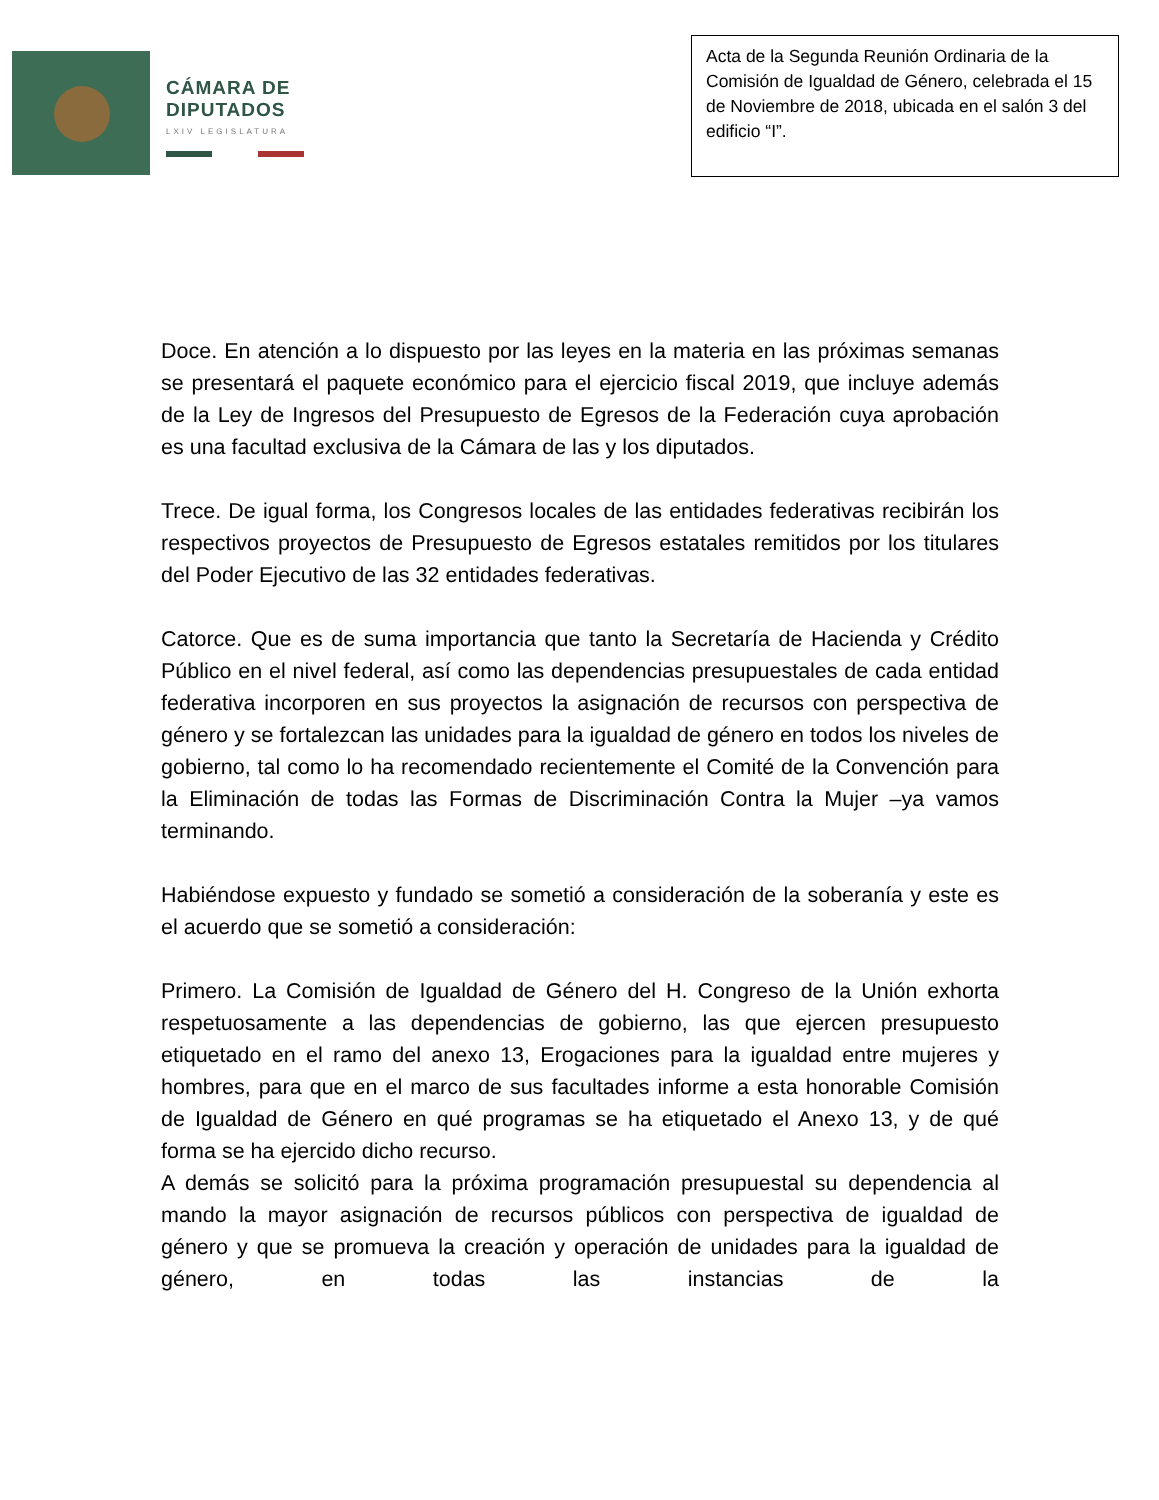CÁMARA DE
DIPUTADOS
LXIV LEGISLATURA
Acta de la Segunda Reunión Ordinaria de la Comisión de Igualdad de Género, celebrada el 15 de Noviembre de 2018, ubicada en el salón 3 del edificio “I”.
Doce. En atención a lo dispuesto por las leyes en la materia en las próximas semanas se presentará el paquete económico para el ejercicio fiscal 2019, que incluye además de la Ley de Ingresos del Presupuesto de Egresos de la Federación cuya aprobación es una facultad exclusiva de la Cámara de las y los diputados.
Trece. De igual forma, los Congresos locales de las entidades federativas recibirán los respectivos proyectos de Presupuesto de Egresos estatales remitidos por los titulares del Poder Ejecutivo de las 32 entidades federativas.
Catorce. Que es de suma importancia que tanto la Secretaría de Hacienda y Crédito Público en el nivel federal, así como las dependencias presupuestales de cada entidad federativa incorporen en sus proyectos la asignación de recursos con perspectiva de género y se fortalezcan las unidades para la igualdad de género en todos los niveles de gobierno, tal como lo ha recomendado recientemente el Comité de la Convención para la Eliminación de todas las Formas de Discriminación Contra la Mujer –ya vamos terminando.
Habiéndose expuesto y fundado se sometió a consideración de la soberanía y este es el acuerdo que se sometió a consideración:
Primero. La Comisión de Igualdad de Género del H. Congreso de la Unión exhorta respetuosamente a las dependencias de gobierno, las que ejercen presupuesto etiquetado en el ramo del anexo 13, Erogaciones para la igualdad entre mujeres y hombres, para que en el marco de sus facultades informe a esta honorable Comisión de Igualdad de Género en qué programas se ha etiquetado el Anexo 13, y de qué forma se ha ejercido dicho recurso.
A demás se solicitó para la próxima programación presupuestal su dependencia al mando la mayor asignación de recursos públicos con perspectiva de igualdad de género y que se promueva la creación y operación de unidades para la igualdad de género, en todas las instancias de la